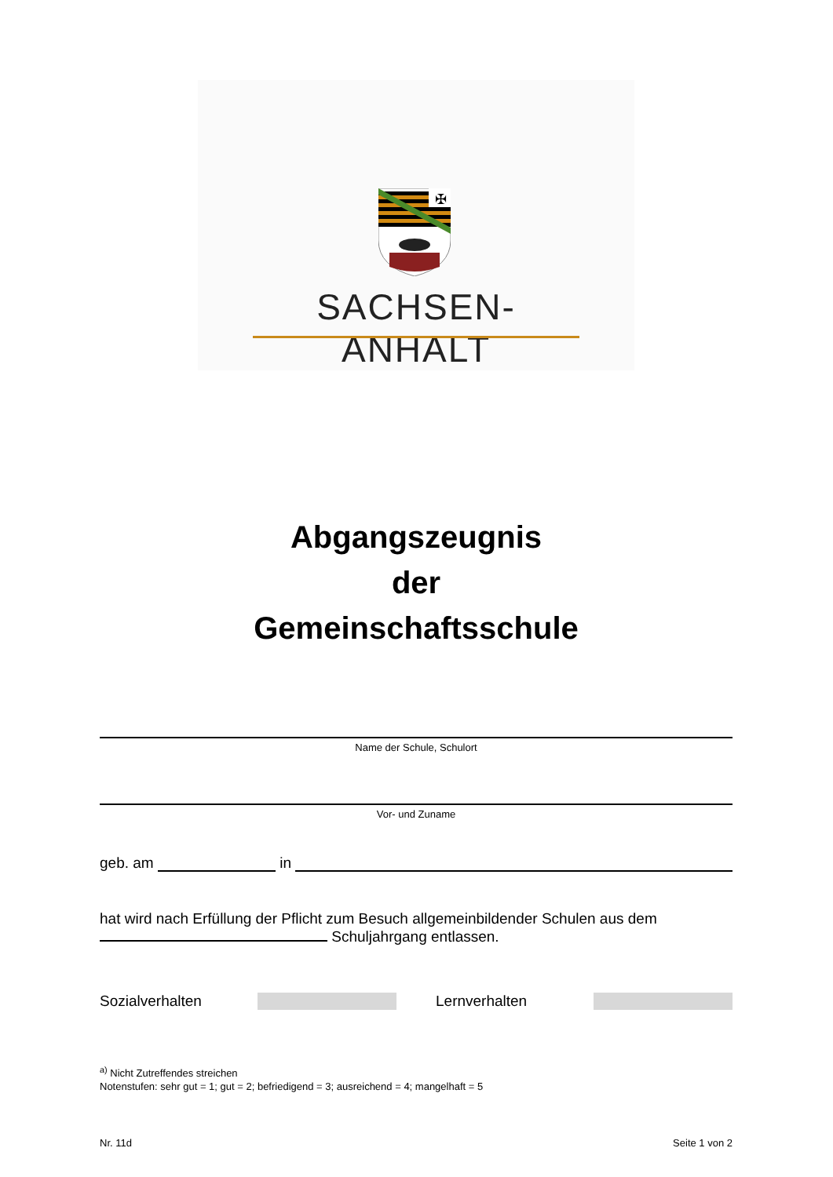✠
SACHSEN-ANHALT
Abgangszeugnis
der
Gemeinschaftsschule
Name der Schule, Schulort
Vor- und Zuname
geb. am in
hat wird nach Erfüllung der Pflicht zum Besuch allgemeinbildender Schulen aus dem
Schuljahrgang entlassen.
Sozialverhalten Lernverhalten
<sup>a)</sup> Nicht Zutreffendes streichen
Notenstufen: sehr gut = 1; gut = 2; befriedigend = 3; ausreichend = 4; mangelhaft = 5
Nr. 11d Seite 1 von 2